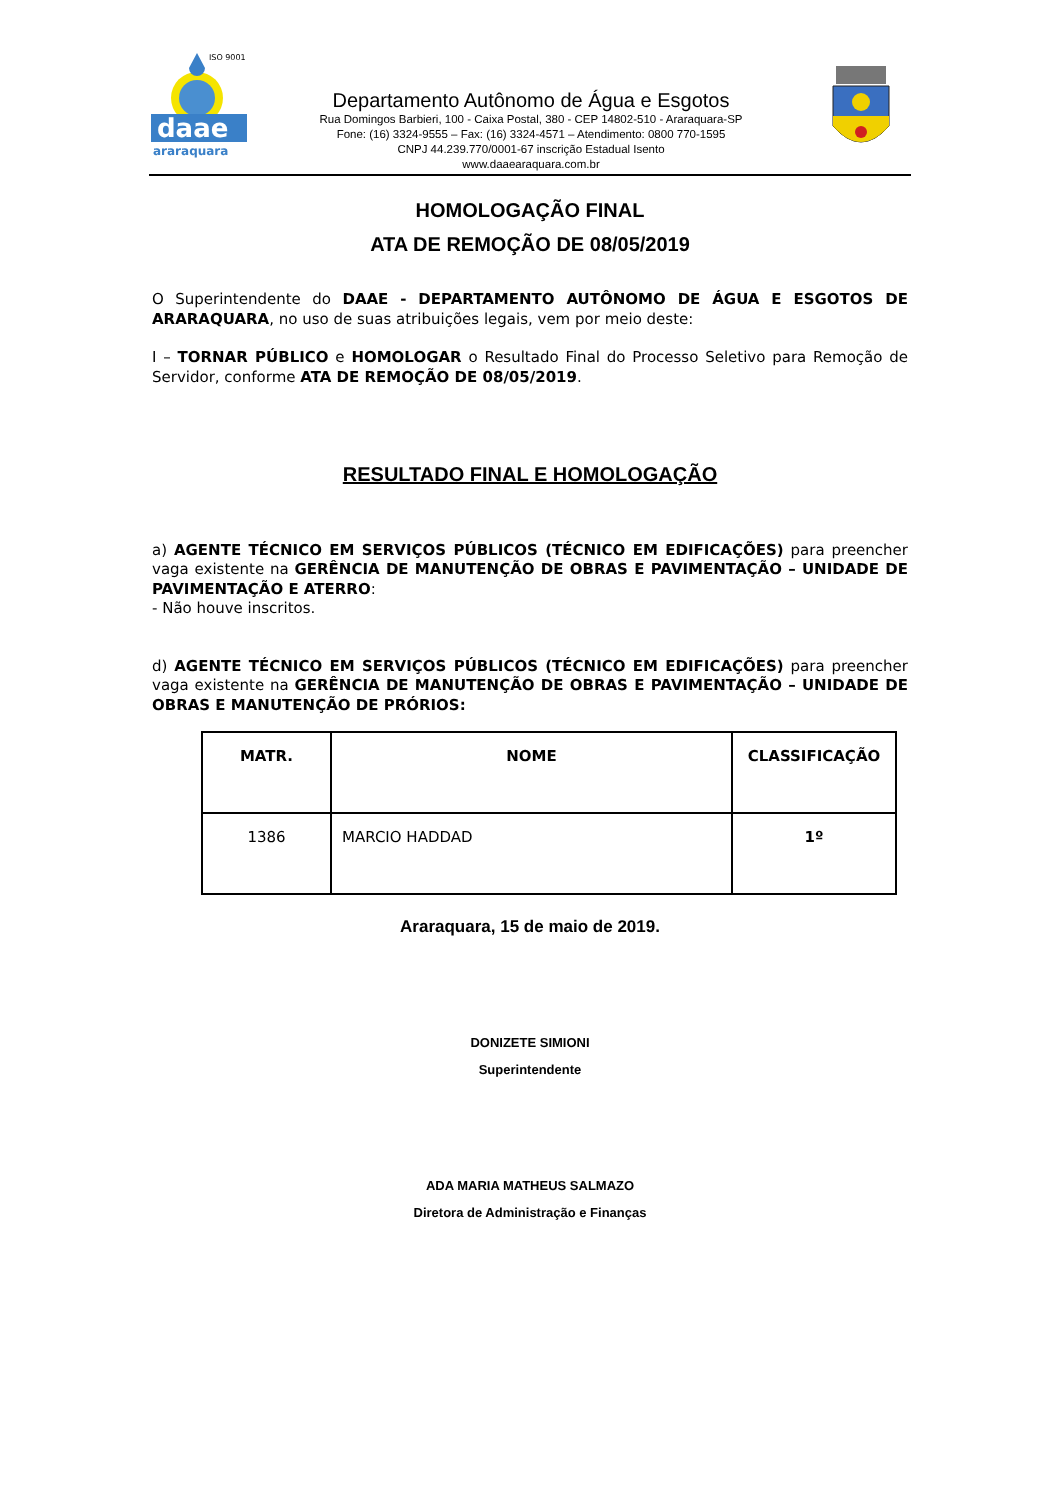ISO 9001
daae
araraquara
Departamento Autônomo de Água e Esgotos
Rua Domingos Barbieri, 100 - Caixa Postal, 380 - CEP 14802-510 - Araraquara-SP
Fone: (16) 3324-9555 – Fax: (16) 3324-4571 – Atendimento: 0800 770-1595
CNPJ 44.239.770/0001-67 inscrição Estadual Isento
www.daaearaquara.com.br
HOMOLOGAÇÃO FINAL
ATA DE REMOÇÃO DE 08/05/2019
O Superintendente do DAAE - DEPARTAMENTO AUTÔNOMO DE ÁGUA E ESGOTOS DE ARARAQUARA, no uso de suas atribuições legais, vem por meio deste:
I – TORNAR PÚBLICO e HOMOLOGAR o Resultado Final do Processo Seletivo para Remoção de Servidor, conforme ATA DE REMOÇÃO DE 08/05/2019.
RESULTADO FINAL E HOMOLOGAÇÃO
a) AGENTE TÉCNICO EM SERVIÇOS PÚBLICOS (TÉCNICO EM EDIFICAÇÕES) para preencher vaga existente na GERÊNCIA DE MANUTENÇÃO DE OBRAS E PAVIMENTAÇÃO – UNIDADE DE PAVIMENTAÇÃO E ATERRO:
- Não houve inscritos.
d) AGENTE TÉCNICO EM SERVIÇOS PÚBLICOS (TÉCNICO EM EDIFICAÇÕES) para preencher vaga existente na GERÊNCIA DE MANUTENÇÃO DE OBRAS E PAVIMENTAÇÃO – UNIDADE DE OBRAS E MANUTENÇÃO DE PRÓRIOS:
| MATR. | NOME | CLASSIFICAÇÃO |
| --- | --- | --- |
| 1386 | MARCIO HADDAD | 1º |
Araraquara, 15 de maio de 2019.
DONIZETE SIMIONI
Superintendente
ADA MARIA MATHEUS SALMAZO
Diretora de Administração e Finanças